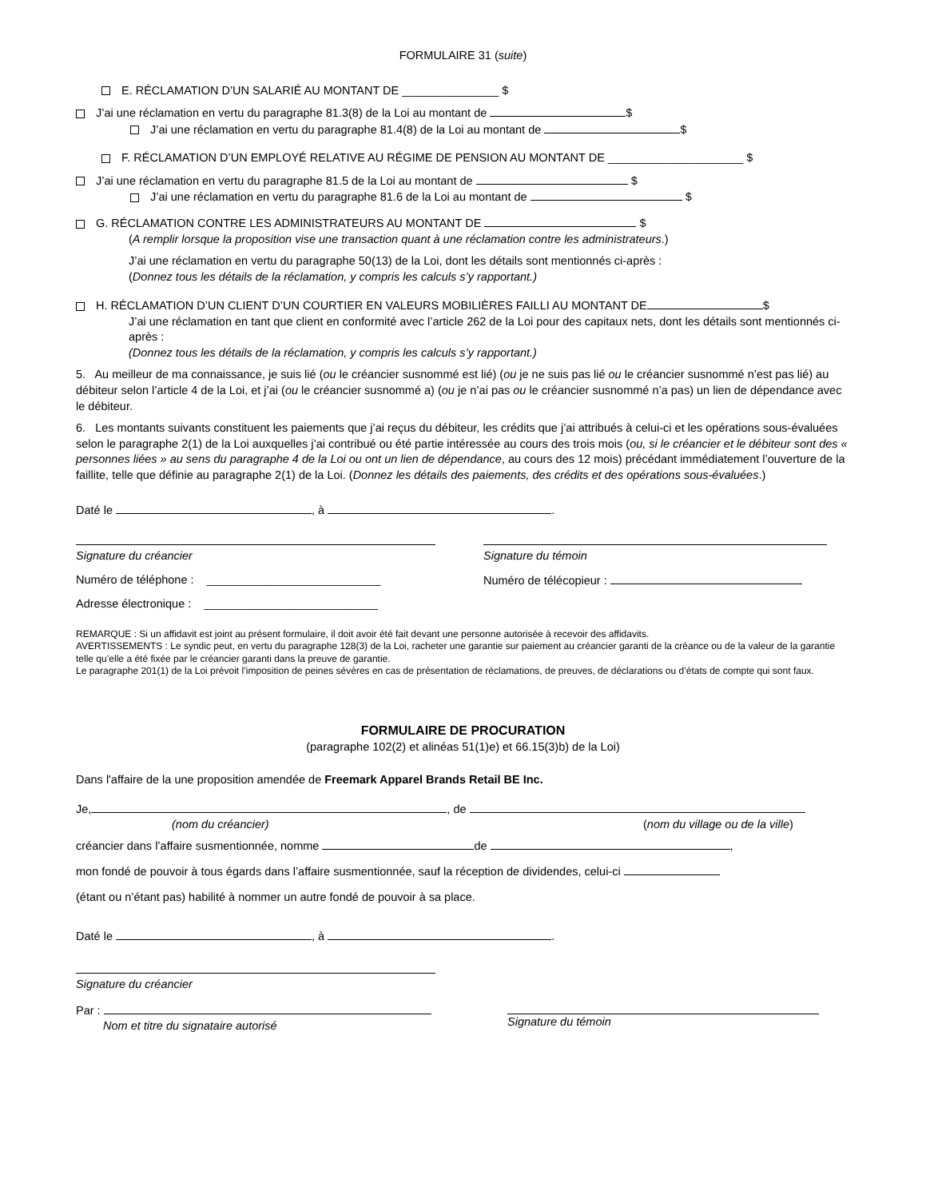FORMULAIRE 31 (suite)
E. RÉCLAMATION D’UN SALARIÉ AU MONTANT DE _______________ $
J’ai une réclamation en vertu du paragraphe 81.3(8) de la Loi au montant de $
J’ai une réclamation en vertu du paragraphe 81.4(8) de la Loi au montant de $
F. RÉCLAMATION D’UN EMPLOYÉ RELATIVE AU RÉGIME DE PENSION AU MONTANT DE _____________________ $
J’ai une réclamation en vertu du paragraphe 81.5 de la Loi au montant de $
J’ai une réclamation en vertu du paragraphe 81.6 de la Loi au montant de $
G. RÉCLAMATION CONTRE LES ADMINISTRATEURS AU MONTANT DE $
(A remplir lorsque la proposition vise une transaction quant à une réclamation contre les administrateurs.)
J’ai une réclamation en vertu du paragraphe 50(13) de la Loi, dont les détails sont mentionnés ci-après :
(Donnez tous les détails de la réclamation, y compris les calculs s’y rapportant.)
H. RÉCLAMATION D’UN CLIENT D’UN COURTIER EN VALEURS MOBILIÈRES FAILLI AU MONTANT DE $
J’ai une réclamation en tant que client en conformité avec l’article 262 de la Loi pour des capitaux nets, dont les détails sont mentionnés ci-après :
(Donnez tous les détails de la réclamation, y compris les calculs s’y rapportant.)
5. Au meilleur de ma connaissance, je suis lié (ou le créancier susnommé est lié) (ou je ne suis pas lié ou le créancier susnommé n’est pas lié) au débiteur selon l’article 4 de la Loi, et j’ai (ou le créancier susnommé a) (ou je n’ai pas ou le créancier susnommé n’a pas) un lien de dépendance avec le débiteur.
6. Les montants suivants constituent les paiements que j’ai reçus du débiteur, les crédits que j’ai attribués à celui-ci et les opérations sous-évaluées selon le paragraphe 2(1) de la Loi auxquelles j’ai contribué ou été partie intéressée au cours des trois mois (ou, si le créancier et le débiteur sont des « personnes liées » au sens du paragraphe 4 de la Loi ou ont un lien de dépendance, au cours des 12 mois) précédant immédiatement l’ouverture de la faillite, telle que définie au paragraphe 2(1) de la Loi. (Donnez les détails des paiements, des crédits et des opérations sous-évaluées.)
Daté le , à .
Signature du créancier Signature du témoin
Numéro de téléphone : ___________________________
Numéro de télécopieur :
Adresse électronique : ___________________________
REMARQUE : Si un affidavit est joint au présent formulaire, il doit avoir été fait devant une personne autorisée à recevoir des affidavits.
AVERTISSEMENTS : Le syndic peut, en vertu du paragraphe 128(3) de la Loi, racheter une garantie sur paiement au créancier garanti de la créance ou de la valeur de la garantie telle qu’elle a été fixée par le créancier garanti dans la preuve de garantie.
Le paragraphe 201(1) de la Loi prévoit l’imposition de peines sévères en cas de présentation de réclamations, de preuves, de déclarations ou d’états de compte qui sont faux.
FORMULAIRE DE PROCURATION
(paragraphe 102(2) et alinéas 51(1)e) et 66.15(3)b) de la Loi)
Dans l'affaire de la une proposition amendée de Freemark Apparel Brands Retail BE Inc.
Je, , de
(nom du créancier) (nom du village ou de la ville)
créancier dans l’affaire susmentionnée, nomme de ,
mon fondé de pouvoir à tous égards dans l’affaire susmentionnée, sauf la réception de dividendes, celui-ci
(étant ou n’étant pas) habilité à nommer un autre fondé de pouvoir à sa place.
Daté le , à .
Signature du créancier
Par :
Nom et titre du signataire autorisé
Signature du témoin